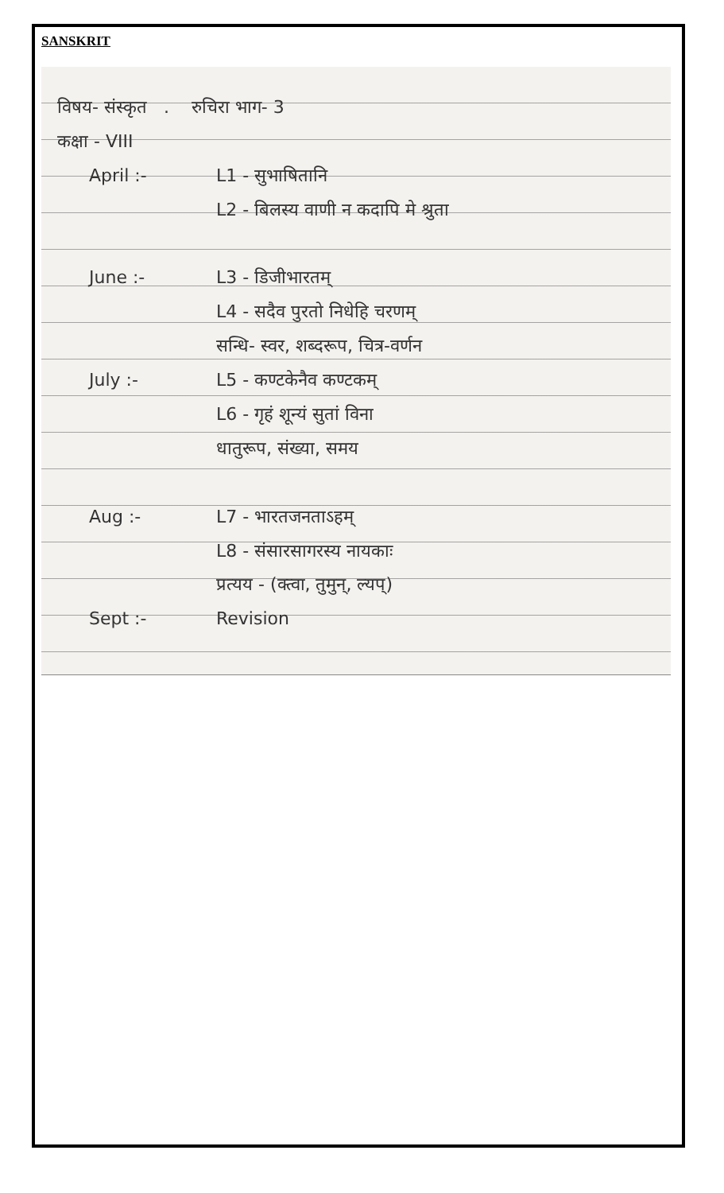SANSKRIT
विषय- संस्कृत . रुचिरा भाग- 3
कक्षा - VIII
April :- L1 - सुभाषितानि
L2 - बिलस्य वाणी न कदापि मे श्रुता
June :- L3 - डिजीभारतम्
L4 - सदैव पुरतो निधेहि चरणम्
सन्धि- स्वर, शब्दरूप, चित्र-वर्णन
July :- L5 - कण्टकेनैव कण्टकम्
L6 - गृहं शून्यं सुतां विना
धातुरूप, संख्या, समय
Aug :- L7 - भारतजनताऽहम्
L8 - संसारसागरस्य नायकाः
प्रत्यय - (क्त्वा, तुमुन्, ल्यप्)
Sept :- Revision